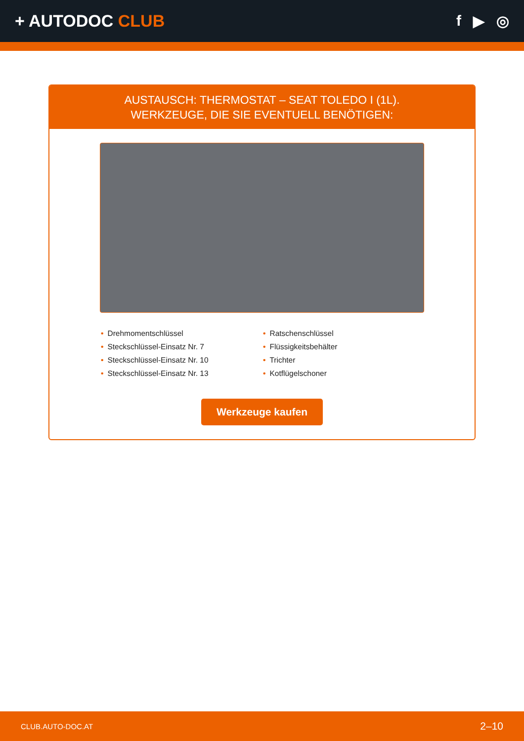+ AUTODOC CLUB f ▶ ◎
AUSTAUSCH: THERMOSTAT – SEAT TOLEDO I (1L).
WERKZEUGE, DIE SIE EVENTUELL BENÖTIGEN:
• Drehmomentschlüssel
• Steckschlüssel-Einsatz Nr. 7
• Steckschlüssel-Einsatz Nr. 10
• Steckschlüssel-Einsatz Nr. 13
• Ratschenschlüssel
• Flüssigkeitsbehälter
• Trichter
• Kotflügelschoner
Werkzeuge kaufen
CLUB.AUTO-DOC.AT 2–10